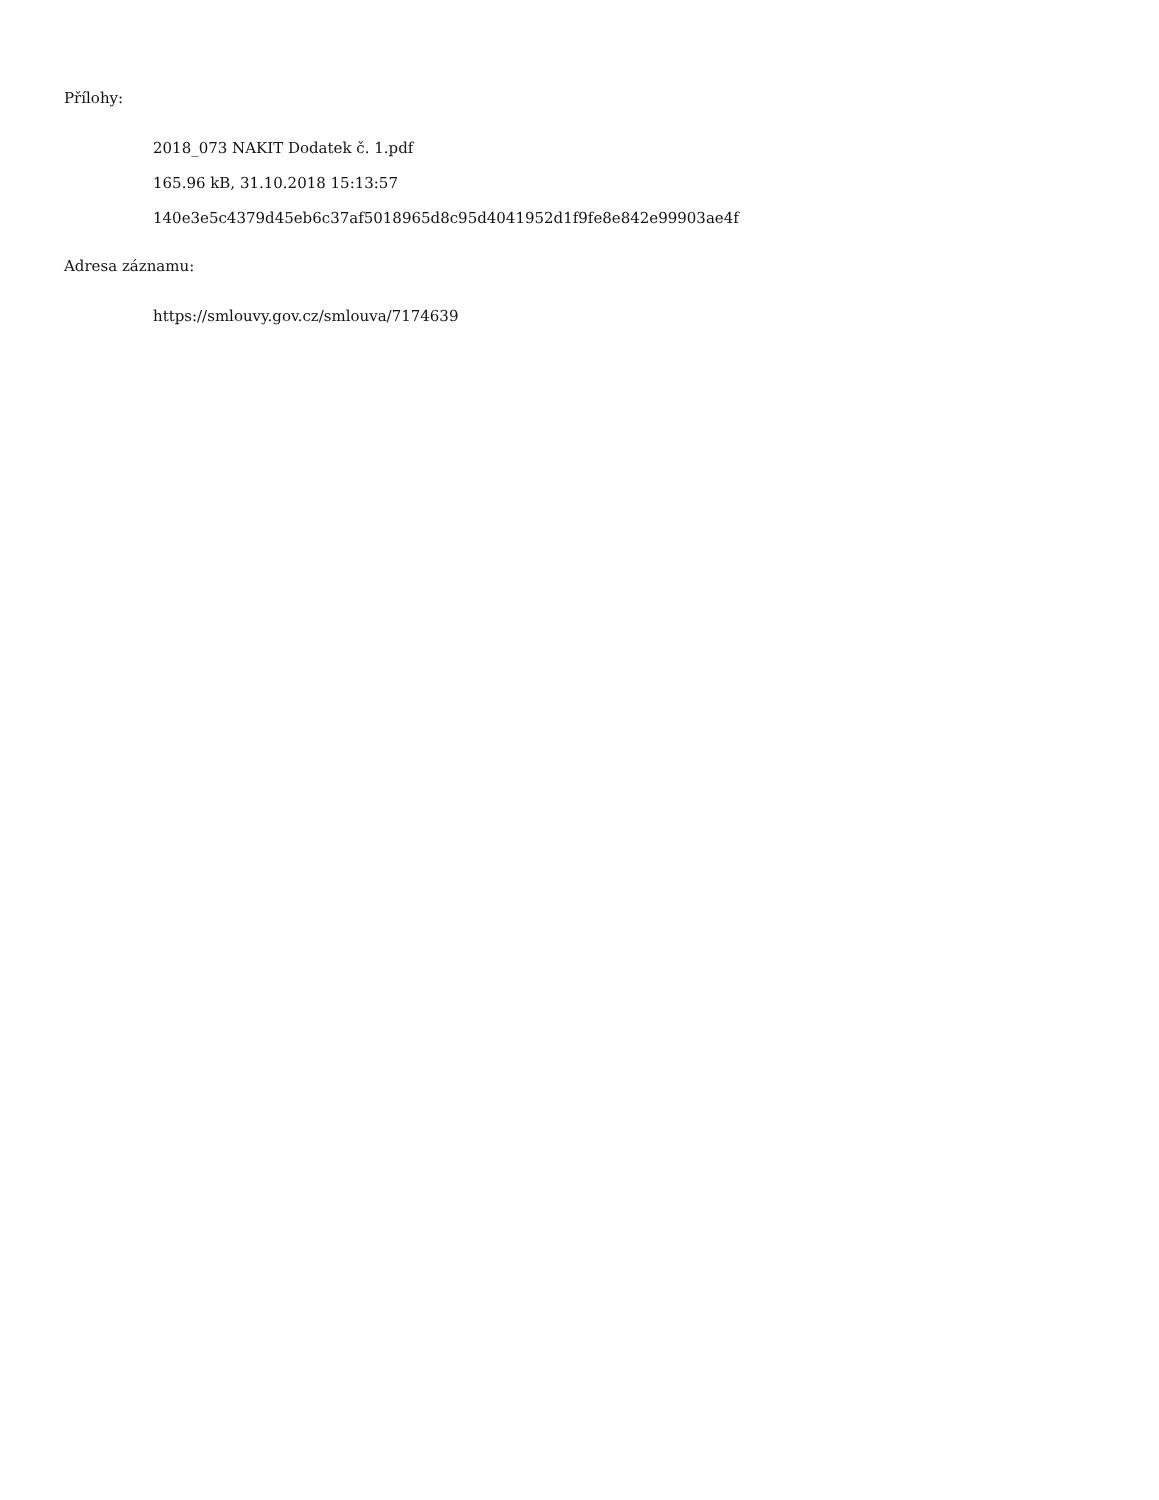Přílohy:
2018_073 NAKIT Dodatek č. 1.pdf
165.96 kB, 31.10.2018 15:13:57
140e3e5c4379d45eb6c37af5018965d8c95d4041952d1f9fe8e842e99903ae4f
Adresa záznamu:
https://smlouvy.gov.cz/smlouva/7174639